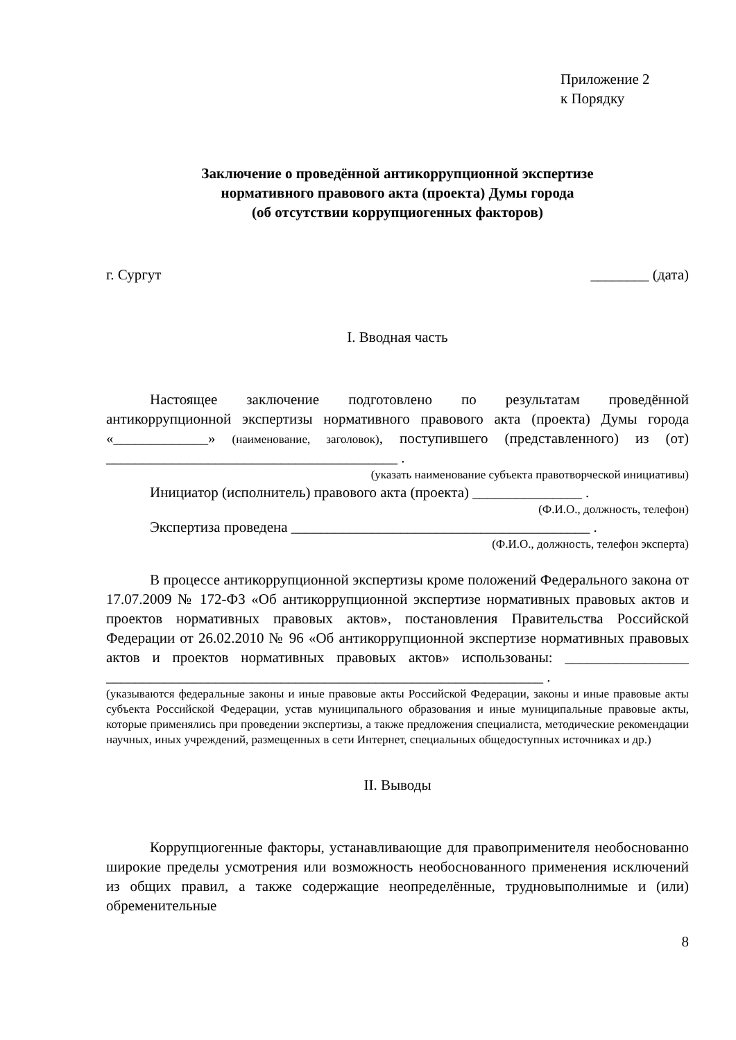Приложение 2
к Порядку
Заключение о проведённой антикоррупционной экспертизе
нормативного правового акта (проекта) Думы города
(об отсутствии коррупциогенных факторов)
г. Сургут ________ (дата)
I. Вводная часть
Настоящее заключение подготовлено по результатам проведённой антикоррупционной экспертизы нормативного правового акта (проекта) Думы города «_____________» (наименование, заголовок), поступившего (представленного) из (от) ________________________________________ .
(указать наименование субъекта правотворческой инициативы)
Инициатор (исполнитель) правового акта (проекта) _______________ .
(Ф.И.О., должность, телефон)
Экспертиза проведена _________________________________________ .
(Ф.И.О., должность, телефон эксперта)
В процессе антикоррупционной экспертизы кроме положений Федерального закона от 17.07.2009 № 172-ФЗ «Об антикоррупционной экспертизе нормативных правовых актов и проектов нормативных правовых актов», постановления Правительства Российской Федерации от 26.02.2010 № 96 «Об антикоррупционной экспертизе нормативных правовых актов и проектов нормативных правовых актов» использованы: _________________ ____________________________________________________________ .
(указываются федеральные законы и иные правовые акты Российской Федерации, законы и иные правовые акты субъекта Российской Федерации, устав муниципального образования и иные муниципальные правовые акты, которые применялись при проведении экспертизы, а также предложения специалиста, методические рекомендации научных, иных учреждений, размещенных в сети Интернет, специальных общедоступных источниках и др.)
II. Выводы
Коррупциогенные факторы, устанавливающие для правоприменителя необоснованно широкие пределы усмотрения или возможность необоснованного применения исключений из общих правил, а также содержащие неопределённые, трудновыполнимые и (или) обременительные
8